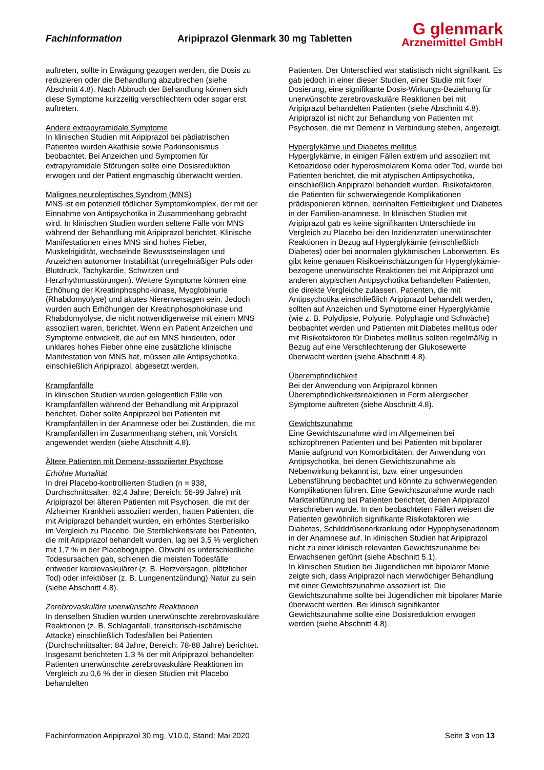Fachinformation Aripiprazol Glenmark 30 mg Tabletten
G glenmark
Arzneimittel GmbH
auftreten, sollte in Erwägung gezogen werden, die Dosis zu reduzieren oder die Behandlung abzubrechen (siehe Abschnitt 4.8). Nach Abbruch der Behandlung können sich diese Symptome kurzzeitig verschlechtern oder sogar erst auftreten.
Andere extrapyramidale Symptome
In klinischen Studien mit Aripiprazol bei pädiatrischen Patienten wurden Akathisie sowie Parkinsonismus beobachtet. Bei Anzeichen und Symptomen für extrapyramidale Störungen sollte eine Dosisreduktion erwogen und der Patient engmaschig überwacht werden.
Malignes neuroleptisches Syndrom (MNS)
MNS ist ein potenziell tödlicher Symptomkomplex, der mit der Einnahme von Antipsychotika in Zusammenhang gebracht wird. In klinischen Studien wurden seltene Fälle von MNS während der Behandlung mit Aripiprazol berichtet. Klinische Manifestationen eines MNS sind hohes Fieber, Muskelrigidität, wechselnde Bewusstseinslagen und Anzeichen autonomer Instabilität (unregelmäßiger Puls oder Blutdruck, Tachykardie, Schwitzen und Herzrhythmusstörungen). Weitere Symptome können eine Erhöhung der Kreatinphospho-kinase, Myoglobinurie (Rhabdomyolyse) und akutes Nierenversagen sein. Jedoch wurden auch Erhöhungen der Kreatinphosphokinase und Rhabdomyolyse, die nicht notwendigerweise mit einem MNS assoziiert waren, berichtet. Wenn ein Patient Anzeichen und Symptome entwickelt, die auf ein MNS hindeuten, oder unklares hohes Fieber ohne eine zusätzliche klinische Manifestation von MNS hat, müssen alle Antipsychotika, einschließlich Aripiprazol, abgesetzt werden.
Krampfanfälle
In klinischen Studien wurden gelegentlich Fälle von Krampfanfällen während der Behandlung mit Aripiprazol berichtet. Daher sollte Aripiprazol bei Patienten mit Krampfanfällen in der Anamnese oder bei Zuständen, die mit Krampfanfällen im Zusammenhang stehen, mit Vorsicht angewendet werden (siehe Abschnitt 4.8).
Ältere Patienten mit Demenz-assoziierter Psychose
Erhöhte Mortalität
In drei Placebo-kontrollierten Studien (n = 938, Durchschnittsalter: 82,4 Jahre; Bereich: 56-99 Jahre) mit Aripiprazol bei älteren Patienten mit Psychosen, die mit der Alzheimer Krankheit assoziiert werden, hatten Patienten, die mit Aripiprazol behandelt wurden, ein erhöhtes Sterberisiko im Vergleich zu Placebo. Die Sterblichkeitsrate bei Patienten, die mit Aripiprazol behandelt wurden, lag bei 3,5 % verglichen mit 1,7 % in der Placebogruppe. Obwohl es unterschiedliche Todesursachen gab, schienen die meisten Todesfälle entweder kardiovaskulärer (z. B. Herzversagen, plötzlicher Tod) oder infektiöser (z. B. Lungenentzündung) Natur zu sein (siehe Abschnitt 4.8).
Zerebrovaskuläre unerwünschte Reaktionen
In denselben Studien wurden unerwünschte zerebrovaskuläre Reaktionen (z. B. Schlaganfall, transitorisch-ischämische Attacke) einschließlich Todesfällen bei Patienten (Durchschnittsalter: 84 Jahre, Bereich: 78-88 Jahre) berichtet. Insgesamt berichteten 1,3 % der mit Aripiprazol behandelten Patienten unerwünschte zerebrovaskuläre Reaktionen im Vergleich zu 0,6 % der in diesen Studien mit Placebo behandelten
Patienten. Der Unterschied war statistisch nicht signifikant. Es gab jedoch in einer dieser Studien, einer Studie mit fixer Dosierung, eine signifikante Dosis-Wirkungs-Beziehung für unerwünschte zerebrovaskuläre Reaktionen bei mit Aripiprazol behandelten Patienten (siehe Abschnitt 4.8).
Aripiprazol ist nicht zur Behandlung von Patienten mit Psychosen, die mit Demenz in Verbindung stehen, angezeigt.
Hyperglykämie und Diabetes mellitus
Hyperglykämie, in einigen Fällen extrem und assoziiert mit Ketoazidose oder hyperosmolarem Koma oder Tod, wurde bei Patienten berichtet, die mit atypischen Antipsychotika, einschließlich Aripiprazol behandelt wurden. Risikofaktoren, die Patienten für schwerwiegende Komplikationen prädisponieren können, beinhalten Fettleibigkeit und Diabetes in der Familien-anamnese. In klinischen Studien mit Aripiprazol gab es keine signifikanten Unterschiede im Vergleich zu Placebo bei den Inzidenzraten unerwünschter Reaktionen in Bezug auf Hyperglykämie (einschließlich Diabetes) oder bei anormalen glykämischen Laborwerten. Es gibt keine genauen Risikoeinschätzungen für Hyperglykämie-bezogene unerwünschte Reaktionen bei mit Aripiprazol und anderen atypischen Antipsychotika behandelten Patienten, die direkte Vergleiche zulassen. Patienten, die mit Antipsychotika einschließlich Aripiprazol behandelt werden, sollten auf Anzeichen und Symptome einer Hyperglykämie (wie z. B. Polydipsie, Polyurie, Polyphagie und Schwäche) beobachtet werden und Patienten mit Diabetes mellitus oder mit Risikofaktoren für Diabetes mellitus sollten regelmäßig in Bezug auf eine Verschlechterung der Glukosewerte überwacht werden (siehe Abschnitt 4.8).
Überempfindlichkeit
Bei der Anwendung von Aripiprazol können Überempfindlichkeitsreaktionen in Form allergischer Symptome auftreten (siehe Abschnitt 4.8).
Gewichtszunahme
Eine Gewichtszunahme wird im Allgemeinen bei schizophrenen Patienten und bei Patienten mit bipolarer Manie aufgrund von Komorbiditäten, der Anwendung von Antipsychotika, bei denen Gewichtszunahme als Nebenwirkung bekannt ist, bzw. einer ungesunden Lebensführung beobachtet und könnte zu schwerwiegenden Komplikationen führen. Eine Gewichtszunahme wurde nach Markteinführung bei Patienten berichtet, denen Aripiprazol verschrieben wurde. In den beobachteten Fällen weisen die Patienten gewöhnlich signifikante Risikofaktoren wie Diabetes, Schilddrüsenerkrankung oder Hypophysenadenom in der Anamnese auf. In klinischen Studien hat Aripiprazol nicht zu einer klinisch relevanten Gewichtszunahme bei Erwachsenen geführt (siehe Abschnitt 5.1).
In klinischen Studien bei Jugendlichen mit bipolarer Manie zeigte sich, dass Aripiprazol nach vierwöchiger Behandlung mit einer Gewichtszunahme assoziiert ist. Die Gewichtszunahme sollte bei Jugendlichen mit bipolarer Manie überwacht werden. Bei klinisch signifikanter Gewichtszunahme sollte eine Dosisreduktion erwogen werden (siehe Abschnitt 4.8).
Fachinformation Aripiprazol 30 mg, V10.0, Stand: Mai 2020 Seite 3 von 13